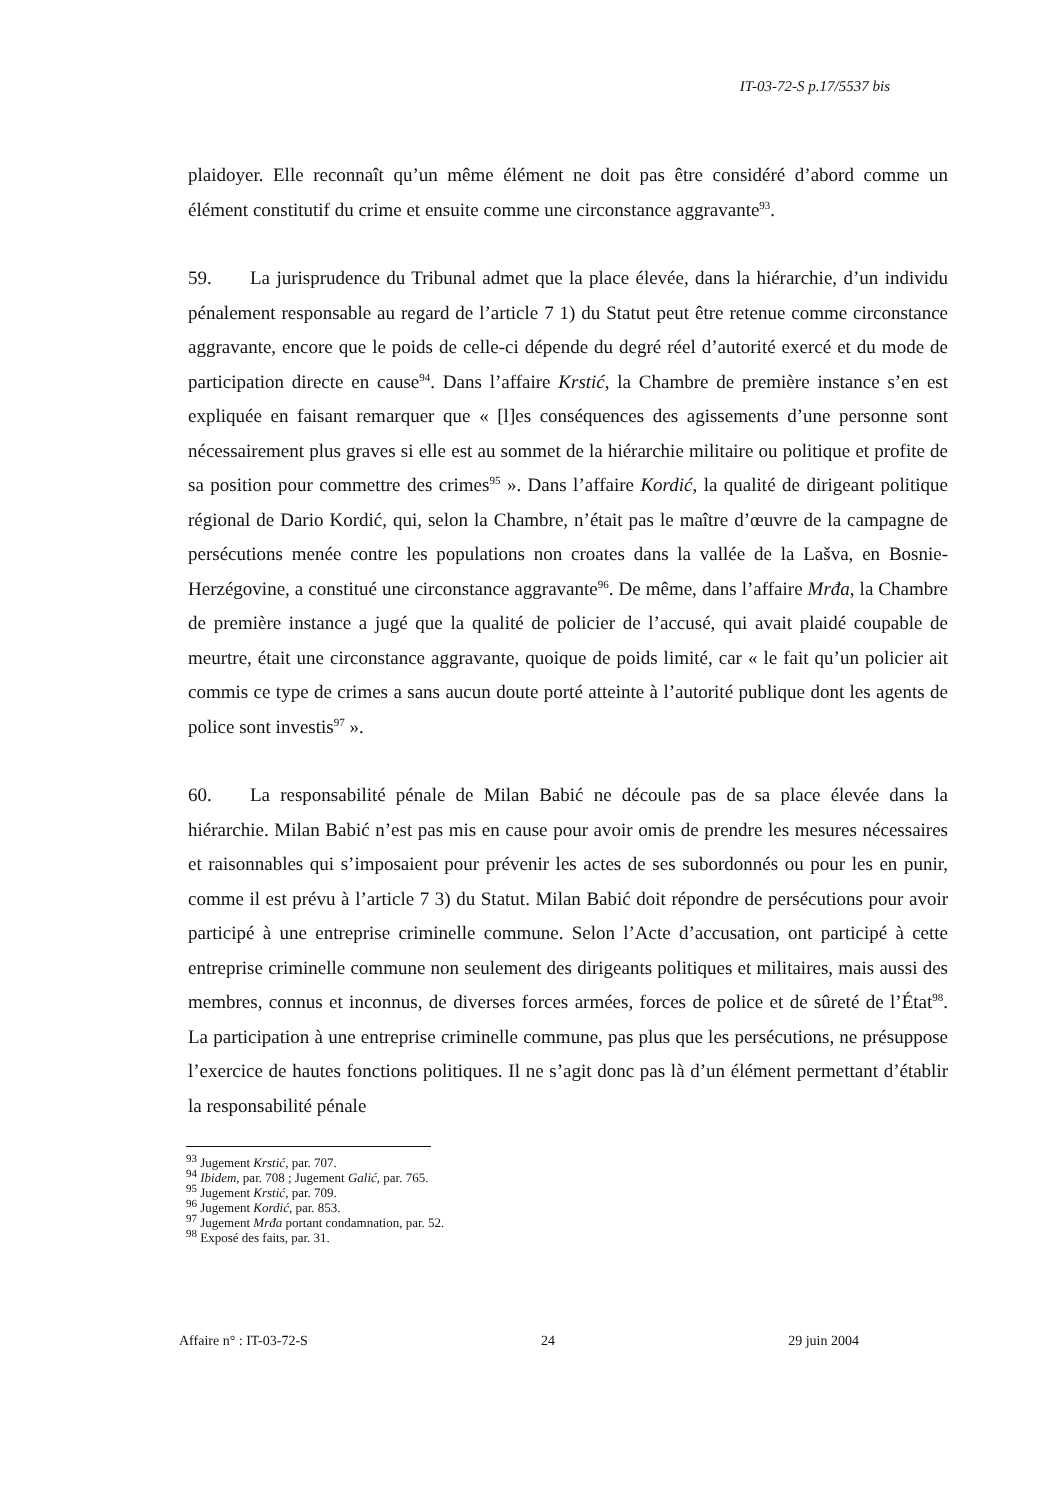IT-03-72-S p.17/5537 bis
plaidoyer. Elle reconnaît qu’un même élément ne doit pas être considéré d’abord comme un élément constitutif du crime et ensuite comme une circonstance aggravante<sup>93</sup>.
59. La jurisprudence du Tribunal admet que la place élevée, dans la hiérarchie, d’un individu pénalement responsable au regard de l’article 7 1) du Statut peut être retenue comme circonstance aggravante, encore que le poids de celle-ci dépende du degré réel d’autorité exercé et du mode de participation directe en cause<sup>94</sup>. Dans l’affaire Krstić, la Chambre de première instance s’en est expliquée en faisant remarquer que « [l]es conséquences des agissements d’une personne sont nécessairement plus graves si elle est au sommet de la hiérarchie militaire ou politique et profite de sa position pour commettre des crimes<sup>95</sup> ». Dans l’affaire Kordić, la qualité de dirigeant politique régional de Dario Kordić, qui, selon la Chambre, n’était pas le maître d’œuvre de la campagne de persécutions menée contre les populations non croates dans la vallée de la Lašva, en Bosnie-Herzégovine, a constitué une circonstance aggravante<sup>96</sup>. De même, dans l’affaire Mrđa, la Chambre de première instance a jugé que la qualité de policier de l’accusé, qui avait plaidé coupable de meurtre, était une circonstance aggravante, quoique de poids limité, car « le fait qu’un policier ait commis ce type de crimes a sans aucun doute porté atteinte à l’autorité publique dont les agents de police sont investis<sup>97</sup> ».
60. La responsabilité pénale de Milan Babić ne découle pas de sa place élevée dans la hiérarchie. Milan Babić n’est pas mis en cause pour avoir omis de prendre les mesures nécessaires et raisonnables qui s’imposaient pour prévenir les actes de ses subordonnés ou pour les en punir, comme il est prévu à l’article 7 3) du Statut. Milan Babić doit répondre de persécutions pour avoir participé à une entreprise criminelle commune. Selon l’Acte d’accusation, ont participé à cette entreprise criminelle commune non seulement des dirigeants politiques et militaires, mais aussi des membres, connus et inconnus, de diverses forces armées, forces de police et de sûreté de l’État<sup>98</sup>. La participation à une entreprise criminelle commune, pas plus que les persécutions, ne présuppose l’exercice de hautes fonctions politiques. Il ne s’agit donc pas là d’un élément permettant d’établir la responsabilité pénale
<sup>93</sup> Jugement Krstić, par. 707.
<sup>94</sup> Ibidem, par. 708 ; Jugement Galić, par. 765.
<sup>95</sup> Jugement Krstić, par. 709.
<sup>96</sup> Jugement Kordić, par. 853.
<sup>97</sup> Jugement Mrđa portant condamnation, par. 52.
<sup>98</sup> Exposé des faits, par. 31.
Affaire n° : IT-03-72-S 24 29 juin 2004